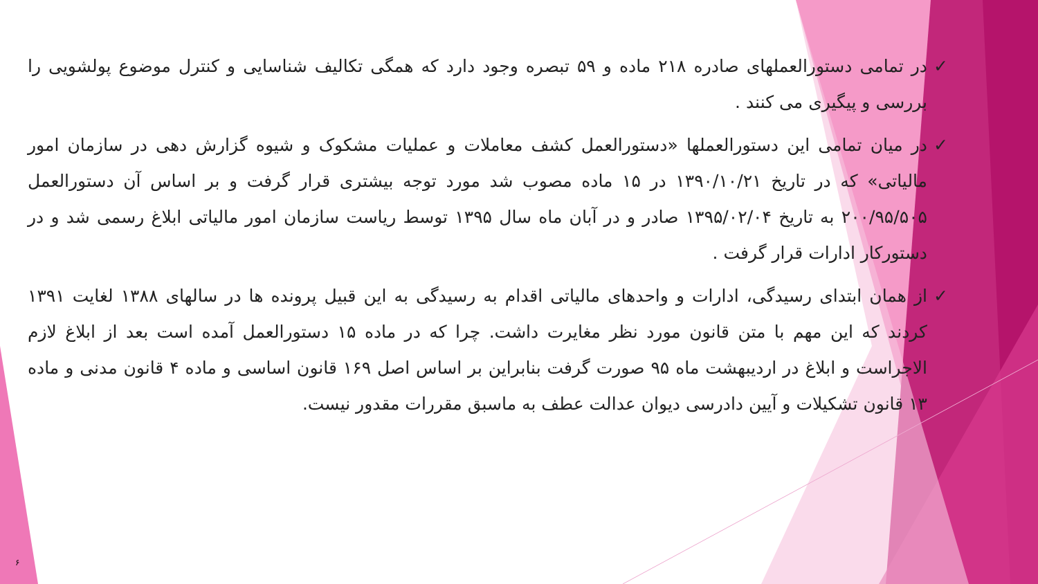✓ در تمامی دستورالعملهای صادره ۲۱۸ ماده و ۵۹ تبصره وجود دارد که همگی تکالیف شناسایی و کنترل موضوع پولشویی را بررسی و پیگیری می کنند .
✓ در میان تمامی این دستورالعملها «دستورالعمل کشف معاملات و عملیات مشکوک و شیوه گزارش دهی در سازمان امور مالیاتی» که در تاریخ ۱۳۹۰/۱۰/۲۱ در ۱۵ ماده مصوب شد مورد توجه بیشتری قرار گرفت و بر اساس آن دستورالعمل ۲۰۰/۹۵/۵۰۵ به تاریخ ۱۳۹۵/۰۲/۰۴ صادر و در آبان ماه سال ۱۳۹۵ توسط ریاست سازمان امور مالیاتی ابلاغ رسمی شد و در دستورکار ادارات قرار گرفت .
✓ از همان ابتدای رسیدگی، ادارات و واحدهای مالیاتی اقدام به رسیدگی به این قبیل پرونده ها در سالهای ۱۳۸۸ لغایت ۱۳۹۱ کردند که این مهم با متن قانون مورد نظر مغایرت داشت. چرا که در ماده ۱۵ دستورالعمل آمده است بعد از ابلاغ لازم الاجراست و ابلاغ در اردیبهشت ماه ۹۵ صورت گرفت بنابراین بر اساس اصل ۱۶۹ قانون اساسی و ماده ۴ قانون مدنی و ماده ۱۳ قانون تشکیلات و آیین دادرسی دیوان عدالت عطف به ماسبق مقررات مقدور نیست.
۶